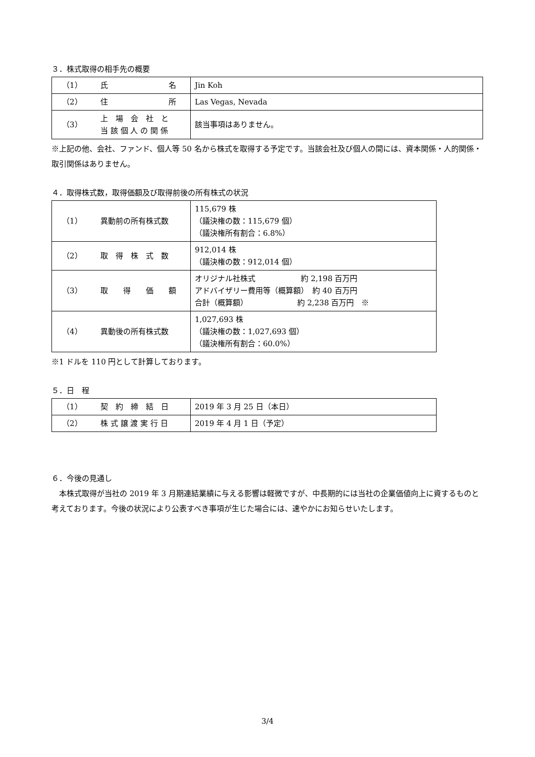３．株式取得の相手先の概要
| （1） | 氏 名 | Jin Koh |
| （2） | 住 所 | Las Vegas, Nevada |
| （3） | 上 場 会 社 と 当 該 個 人 の 関 係 | 該当事項はありません。 |
※上記の他、会社、ファンド、個人等 50 名から株式を取得する予定です。当該会社及び個人の間には、資本関係・人的関係・取引関係はありません。
４．取得株式数，取得価額及び取得前後の所有株式の状況
| （1） | 異動前の所有株式数 | 115,679 株 （議決権の数：115,679 個） （議決権所有割合：6.8%） |
| （2） | 取 得 株 式 数 | 912,014 株 （議決権の数：912,014 個） |
| （3） | 取 得 価 額 | オリジナル社株式 約 2,198 百万円 アドバイザリー費用等（概算額） 約 40 百万円 合計（概算額） 約 2,238 百万円 ※ |
| （4） | 異動後の所有株式数 | 1,027,693 株 （議決権の数：1,027,693 個） （議決権所有割合：60.0%） |
※1 ドルを 110 円として計算しております。
５．日　程
| （1） | 契 約 締 結 日 | 2019 年 3 月 25 日（本日） |
| （2） | 株 式 譲 渡 実 行 日 | 2019 年 4 月 1 日（予定） |
６．今後の見通し
　本株式取得が当社の 2019 年 3 月期連結業績に与える影響は軽微ですが、中長期的には当社の企業価値向上に資するものと考えております。今後の状況により公表すべき事項が生じた場合には、速やかにお知らせいたします。
3/4